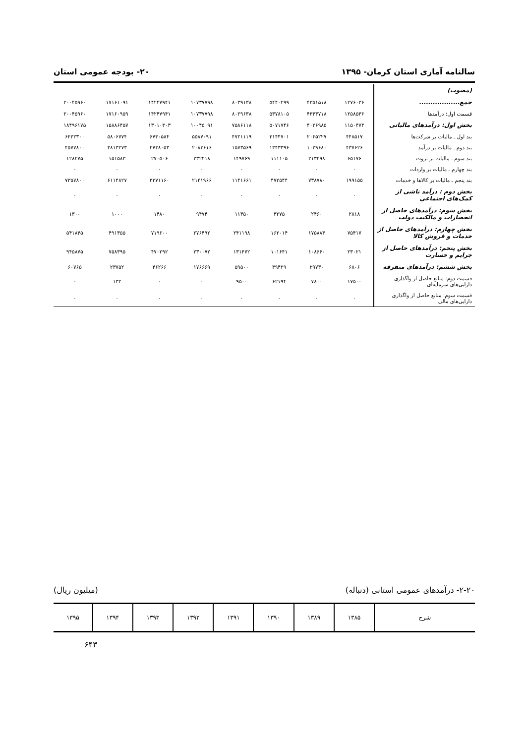سالنامه آماری استان کرمان- ۱۳۹۵ ۲۰- بودجه عمومی استان
| (مصوب) | | | | | | | | |
| جمع.................. | ۱۲۷۶۰۳۶ | ۴۳۵۱۵۱۸ | ۵۴۴۰۲۹۹ | ۸۰۳۹۱۳۸ | ۱۰۷۳۷۷۹۸ | ۱۴۲۴۷۹۴۱ | ۱۷۱۶۱۰۹۱ | ۲۰۰۴۵۹۶۰ |
| قسمت اول: درآمدها | ۱۲۵۸۵۳۶ | ۴۳۴۳۷۱۸ | ۵۳۷۸۱۰۵ | ۸۰۲۹۶۳۸ | ۱۰۷۳۷۷۹۸ | ۱۴۲۴۷۹۴۱ | ۱۷۱۶۰۹۵۹ | ۲۰۰۴۵۹۶۰ |
| بخش اول: درآمدهای مالیاتی | ۱۱۵۰۴۷۴ | ۴۰۲۶۹۸۵ | ۵۰۷۱۷۴۶ | ۷۵۸۶۱۱۸ | ۱۰۰۴۵۰۹۱ | ۱۳۰۱۰۳۰۳ | ۱۵۸۸۶۴۵۷ | ۱۸۴۹۶۱۷۵ |
| بند اول ـ مالیات بر شرکت‌ها | ۴۴۸۵۱۷ | ۲۰۴۵۲۲۷ | ۳۱۴۴۷۰۱ | ۴۷۲۱۱۱۹ | ۵۵۸۷۰۹۱ | ۶۷۳۰۵۸۴ | ۵۸۰۶۷۷۴ | ۶۴۳۲۳۰۰ |
| بند دوم ـ مالیات بر درآمد | ۴۳۷۶۲۶ | ۱۰۲۹۶۸۰ | ۱۳۴۳۳۹۶ | ۱۵۷۳۵۶۹ | ۲۰۸۳۶۱۶ | ۲۷۳۸۰۵۳ | ۳۸۱۳۲۷۳ | ۴۵۷۷۸۰۰ |
| بند سوم ـ مالیات بر ثروت | ۶۵۱۷۶ | ۲۱۳۲۹۸ | ۱۱۱۱۰۵ | ۱۴۹۷۶۹ | ۲۳۲۴۱۸ | ۲۷۰۵۰۶ | ۱۵۱۵۸۳ | ۱۲۸۲۷۵ |
| بند چهارم ـ مالیات بر واردات | ۰ | ۰ | ۰ | ۰ | ۰ | ۰ | ۰ | ۰ |
| بند پنجم ـ مالیات بر کالاها و خدمات | ۱۹۹۱۵۵ | ۷۳۸۷۸۰ | ۴۷۲۵۴۴ | ۱۱۴۱۶۶۱ | ۲۱۴۱۹۶۶ | ۳۲۷۱۱۶۰ | ۶۱۱۴۸۲۷ | ۷۳۵۷۸۰۰ |
| بخش دوم : درآمد ناشی از کمک‌های اجتماعی | ۰ | ۰ | ۰ | ۰ | ۰ | ۰ | ۰ | ۰ |
| بخش سوم: درآمدهای حاصل از انحصارات و مالکیت دولت | ۲۸۱۸ | ۲۴۶۰ | ۳۲۷۵ | ۱۱۳۵۰ | ۹۴۷۴ | ۱۴۸۰ | ۱۰۰۰ | ۱۳۰۰ |
| بخش چهارم: درآمدهای حاصل از خدمات و فروش کالا | ۷۵۴۱۷ | ۱۷۵۸۸۳ | ۱۶۲۰۱۴ | ۲۴۱۱۹۸ | ۲۷۶۴۹۲ | ۷۱۹۶۰۰ | ۴۹۱۳۵۵ | ۵۴۱۸۴۵ |
| بخش پنجم: درآمدهای حاصل از جرایم و خسارت | ۲۳۰۲۱ | ۱۰۸۶۶۰ | ۱۰۱۶۴۱ | ۱۳۱۴۷۲ | ۲۳۰۰۷۲ | ۴۷۰۲۹۲ | ۷۵۸۳۹۵ | ۹۴۵۸۷۵ |
| بخش ششم: درآمدهای متفرقه | ۶۸۰۶ | ۲۹۷۳۰ | ۳۹۴۲۹ | ۵۹۵۰۰ | ۱۷۶۶۶۹ | ۴۶۲۶۶ | ۲۳۷۵۲ | ۶۰۷۶۵ |
| قسمت دوم: منابع حاصل از واگذاری دارایی‌های سرمایه‌ای | ۱۷۵۰۰ | ۷۸۰۰ | ۶۲۱۹۴ | ۹۵۰۰ | ۰ | ۰ | ۱۳۲ | ۰ |
| قسمت سوم: منابع حاصل از واگذاری دارایی‌های مالی | ۰ | ۰ | ۰ | ۰ | ۰ | ۰ | ۰ | ۰ |
۲-۲۰- درآمدهای عمومی استانی (دنباله) (میلیون ریال)
| شرح | ۱۳۸۵ | ۱۳۸۹ | ۱۳۹۰ | ۱۳۹۱ | ۱۳۹۲ | ۱۳۹۳ | ۱۳۹۴ | ۱۳۹۵ |
۶۴۳